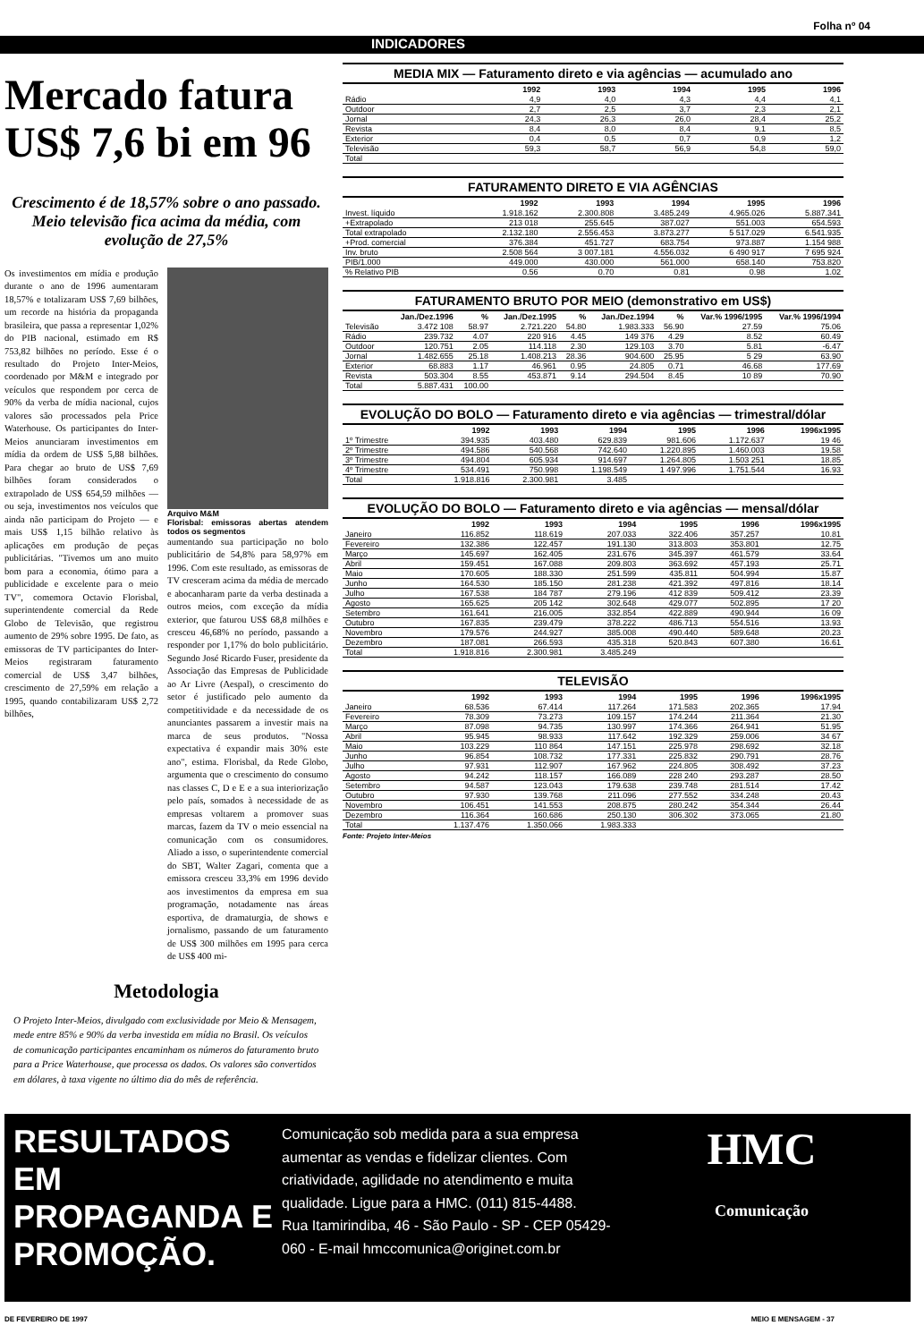Folha nº 04
INDICADORES
Mercado fatura US$ 7,6 bi em 96
Crescimento é de 18,57% sobre o ano passado. Meio televisão fica acima da média, com evolução de 27,5%
Os investimentos em mídia e produção durante o ano de 1996 aumentaram 18,57% e totalizaram US$ 7,69 bilhões, um recorde na história da propaganda brasileira, que passa a representar 1,02% do PIB nacional, estimado em R$ 753,82 bilhões no período. Esse é o resultado do Projeto Inter-Meios, coordenado por M&M e integrado por veículos que respondem por cerca de 90% da verba de mídia nacional, cujos valores são processados pela Price Waterhouse. Os participantes do Inter-Meios anunciaram investimentos em mídia da ordem de US$ 5,88 bilhões. Para chegar ao bruto de US$ 7,69 bilhões foram considerados o extrapolado de US$ 654,59 milhões — ou seja, investimentos nos veículos que ainda não participam do Projeto — e mais US$ 1,15 bilhão relativo às aplicações em produção de peças publicitárias. "Tivemos um ano muito bom para a economia, ótimo para a publicidade e excelente para o meio TV", comemora Octavio Florisbal, superintendente comercial da Rede Globo de Televisão, que registrou aumento de 29% sobre 1995. De fato, as emissoras de TV participantes do Inter-Meios registraram faturamento comercial de US$ 3,47 bilhões, crescimento de 27,59% em relação a 1995, quando contabilizaram US$ 2,72 bilhões,
Arquivo M&M
Florisbal: emissoras abertas atendem todos os segmentos
aumentando sua participação no bolo publicitário de 54,8% para 58,97% em 1996. Com este resultado, as emissoras de TV cresceram acima da média de mercado e abocanharam parte da verba destinada a outros meios, com exceção da mídia exterior, que faturou US$ 68,8 milhões e cresceu 46,68% no período, passando a responder por 1,17% do bolo publicitário. Segundo José Ricardo Fuser, presidente da Associação das Empresas de Publicidade ao Ar Livre (Aespal), o crescimento do setor é justificado pelo aumento da competitividade e da necessidade de os anunciantes passarem a investir mais na marca de seus produtos. "Nossa expectativa é expandir mais 30% este ano", estima. Florisbal, da Rede Globo, argumenta que o crescimento do consumo nas classes C, D e E e a sua interiorização pelo país, somados à necessidade de as empresas voltarem a promover suas marcas, fazem da TV o meio essencial na comunicação com os consumidores. Aliado a isso, o superintendente comercial do SBT, Walter Zagari, comenta que a emissora cresceu 33,3% em 1996 devido aos investimentos da empresa em sua programação, notadamente nas áreas esportiva, de dramaturgia, de shows e jornalismo, passando de um faturamento de US$ 300 milhões em 1995 para cerca de US$ 400 mi-
Metodologia
O Projeto Inter-Meios, divulgado com exclusividade por Meio & Mensagem, mede entre 85% e 90% da verba investida em mídia no Brasil. Os veículos de comunicação participantes encaminham os números do faturamento bruto para a Price Waterhouse, que processa os dados. Os valores são convertidos em dólares, à taxa vigente no último dia do mês de referência.
MEDIA MIX — Faturamento direto e via agências — acumulado ano
| | 1992 | 1993 | 1994 | 1995 | 1996 |
| --- | --- | --- | --- | --- | --- |
| Rádio | 4,9 | 4,0 | 4,3 | 4,4 | 4,1 |
| Outdoor | 2,7 | 2,5 | 3,7 | 2,3 | 2,1 |
| Jornal | 24,3 | 26,3 | 26,0 | 28,4 | 25,2 |
| Revista | 8,4 | 8,0 | 8,4 | 9,1 | 8,5 |
| Exterior | 0,4 | 0,5 | 0,7 | 0,9 | 1,2 |
| Televisão | 59,3 | 58,7 | 56,9 | 54,8 | 59,0 |
| Total | | | | | |
FATURAMENTO DIRETO E VIA AGÊNCIAS
| | 1992 | 1993 | 1994 | 1995 | 1996 |
| --- | --- | --- | --- | --- | --- |
| Invest. líquido | 1.918.162 | 2.300.808 | 3.485.249 | 4.965.026 | 5.887.341 |
| +Extrapolado | 213 018 | 255.645 | 387.027 | 551.003 | 654.593 |
| Total extrapolado | 2.132.180 | 2.556.453 | 3.873.277 | 5 517.029 | 6.541.935 |
| +Prod. comercial | 376.384 | 451.727 | 683.754 | 973.887 | 1.154 988 |
| Inv. bruto | 2.508 564 | 3 007.181 | 4.556.032 | 6 490 917 | 7 695 924 |
| PIB/1.000 | 449.000 | 430.000 | 561.000 | 658.140 | 753.820 |
| % Relativo PIB | 0.56 | 0.70 | 0.81 | 0.98 | 1.02 |
FATURAMENTO BRUTO POR MEIO (demonstrativo em US$)
| | Jan./Dez.1996 | % | Jan./Dez.1995 | % | Jan./Dez.1994 | % | Var.% 1996/1995 | Var.% 1996/1994 |
| --- | --- | --- | --- | --- | --- | --- | --- | --- |
| Televisão | 3.472 108 | 58.97 | 2.721.220 | 54.80 | 1.983.333 | 56.90 | 27.59 | 75.06 |
| Rádio | 239.732 | 4.07 | 220 916 | 4.45 | 149 376 | 4.29 | 8.52 | 60.49 |
| Outdoor | 120.751 | 2.05 | 114.118 | 2.30 | 129.103 | 3.70 | 5.81 | -6.47 |
| Jornal | 1.482.655 | 25.18 | 1.408.213 | 28.36 | 904.600 | 25.95 | 5 29 | 63.90 |
| Exterior | 68.883 | 1.17 | 46.961 | 0.95 | 24.805 | 0.71 | 46.68 | 177.69 |
| Revista | 503.304 | 8.55 | 453.871 | 9.14 | 294.504 | 8.45 | 10 89 | 70.90 |
| Total | 5.887.431 | 100.00 | | | | | | |
EVOLUÇÃO DO BOLO — Faturamento direto e via agências — trimestral/dólar
| | 1992 | 1993 | 1994 | 1995 | 1996 | 1996x1995 |
| --- | --- | --- | --- | --- | --- | --- |
| 1º Trimestre | 394.935 | 403.480 | 629.839 | 981.606 | 1.172.637 | 19 46 |
| 2º Trimestre | 494.586 | 540.568 | 742.640 | 1.220.895 | 1.460.003 | 19.58 |
| 3º Trimestre | 494.804 | 605.934 | 914.697 | 1.264.805 | 1.503 251 | 18.85 |
| 4º Trimestre | 534.491 | 750.998 | 1.198.549 | 1 497.996 | 1.751.544 | 16.93 |
| Total | 1.918.816 | 2.300.981 | 3.485 | | | |
EVOLUÇÃO DO BOLO — Faturamento direto e via agências — mensal/dólar
| | 1992 | 1993 | 1994 | 1995 | 1996 | 1996x1995 |
| --- | --- | --- | --- | --- | --- | --- |
| Janeiro | 116.852 | 118.619 | 207.033 | 322.406 | 357.257 | 10.81 |
| Fevereiro | 132.386 | 122.457 | 191.130 | 313.803 | 353.801 | 12.75 |
| Março | 145.697 | 162.405 | 231.676 | 345.397 | 461.579 | 33.64 |
| Abril | 159.451 | 167.088 | 209.803 | 363.692 | 457.193 | 25.71 |
| Maio | 170.605 | 188.330 | 251.599 | 435.811 | 504.994 | 15.87 |
| Junho | 164.530 | 185.150 | 281.238 | 421.392 | 497.816 | 18.14 |
| Julho | 167.538 | 184 787 | 279.196 | 412 839 | 509.412 | 23.39 |
| Agosto | 165.625 | 205 142 | 302.648 | 429.077 | 502.895 | 17 20 |
| Setembro | 161.641 | 216.005 | 332.854 | 422.889 | 490.944 | 16 09 |
| Outubro | 167.835 | 239.479 | 378.222 | 486.713 | 554.516 | 13.93 |
| Novembro | 179.576 | 244.927 | 385.008 | 490.440 | 589.648 | 20.23 |
| Dezembro | 187.081 | 266.593 | 435.318 | 520.843 | 607.380 | 16.61 |
| Total | 1.918.816 | 2.300.981 | 3.485.249 | | | |
TELEVISÃO
| | 1992 | 1993 | 1994 | 1995 | 1996 | 1996x1995 |
| --- | --- | --- | --- | --- | --- | --- |
| Janeiro | 68.536 | 67.414 | 117.264 | 171.583 | 202.365 | 17.94 |
| Fevereiro | 78.309 | 73.273 | 109.157 | 174.244 | 211.364 | 21.30 |
| Março | 87.098 | 94.735 | 130.997 | 174.366 | 264.941 | 51.95 |
| Abril | 95.945 | 98.933 | 117.642 | 192.329 | 259.006 | 34 67 |
| Maio | 103.229 | 110 864 | 147.151 | 225.978 | 298.692 | 32.18 |
| Junho | 96.854 | 108.732 | 177.331 | 225.832 | 290.791 | 28.76 |
| Julho | 97.931 | 112.907 | 167.962 | 224.805 | 308.492 | 37.23 |
| Agosto | 94.242 | 118.157 | 166.089 | 228 240 | 293.287 | 28.50 |
| Setembro | 94.587 | 123.043 | 179.638 | 239.748 | 281.514 | 17.42 |
| Outubro | 97.930 | 139.768 | 211.096 | 277.552 | 334.248 | 20.43 |
| Novembro | 106.451 | 141.553 | 208.875 | 280.242 | 354.344 | 26.44 |
| Dezembro | 116.364 | 160.686 | 250.130 | 306.302 | 373.065 | 21.80 |
| Total | 1.137.476 | 1.350.066 | 1.983.333 | | | |
Fonte: Projeto Inter-Meios
RESULTADOS EM PROPAGANDA E PROMOÇÃO.
Comunicação sob medida para a sua empresa aumentar as vendas e fidelizar clientes. Com criatividade, agilidade no atendimento e muita qualidade. Ligue para a HMC. (011) 815-4488.
Rua Itamirindiba, 46 - São Paulo - SP - CEP 05429-060 - E-mail hmccomunica@originet.com.br
HMC
Comunicação
DE FEVEREIRO DE 1997 MEIO E MENSAGEM - 37